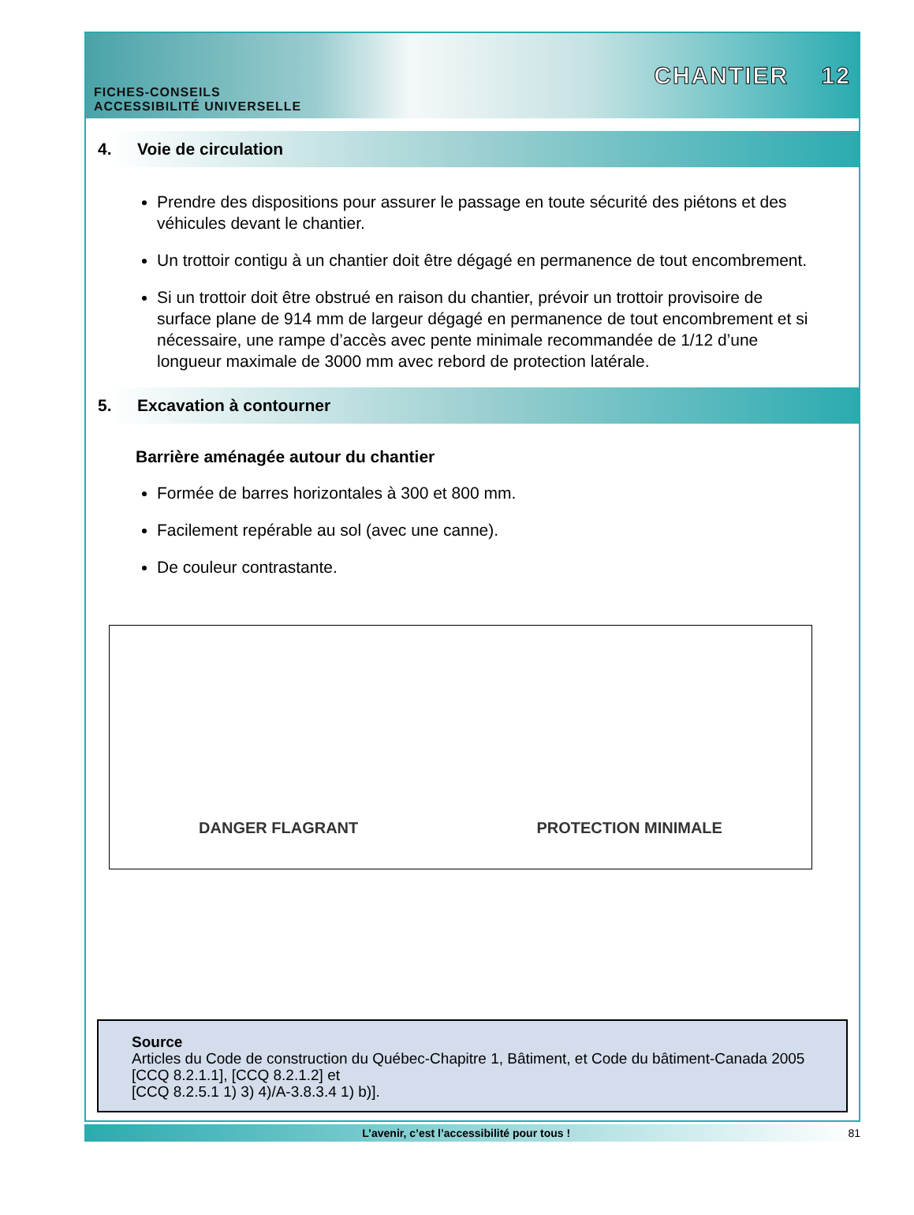FICHES-CONSEILS
ACCESSIBILITÉ UNIVERSELLE
CHANTIER 12
4. Voie de circulation
Prendre des dispositions pour assurer le passage en toute sécurité des piétons et des véhicules devant le chantier.
Un trottoir contigu à un chantier doit être dégagé en permanence de tout encombrement.
Si un trottoir doit être obstrué en raison du chantier, prévoir un trottoir provisoire de surface plane de 914 mm de largeur dégagé en permanence de tout encombrement et si nécessaire, une rampe d’accès avec pente minimale recommandée de 1/12 d’une longueur maximale de 3000 mm avec rebord de protection latérale.
5. Excavation à contourner
Barrière aménagée autour du chantier
Formée de barres horizontales à 300 et 800 mm.
Facilement repérable au sol (avec une canne).
De couleur contrastante.
DANGER FLAGRANT
PROTECTION MINIMALE
Source
Articles du Code de construction du Québec-Chapitre 1, Bâtiment, et Code du bâtiment-Canada 2005 [CCQ 8.2.1.1], [CCQ 8.2.1.2] et
[CCQ 8.2.5.1 1) 3) 4)/A-3.8.3.4 1) b)].
L’avenir, c’est l’accessibilité pour tous ! 81